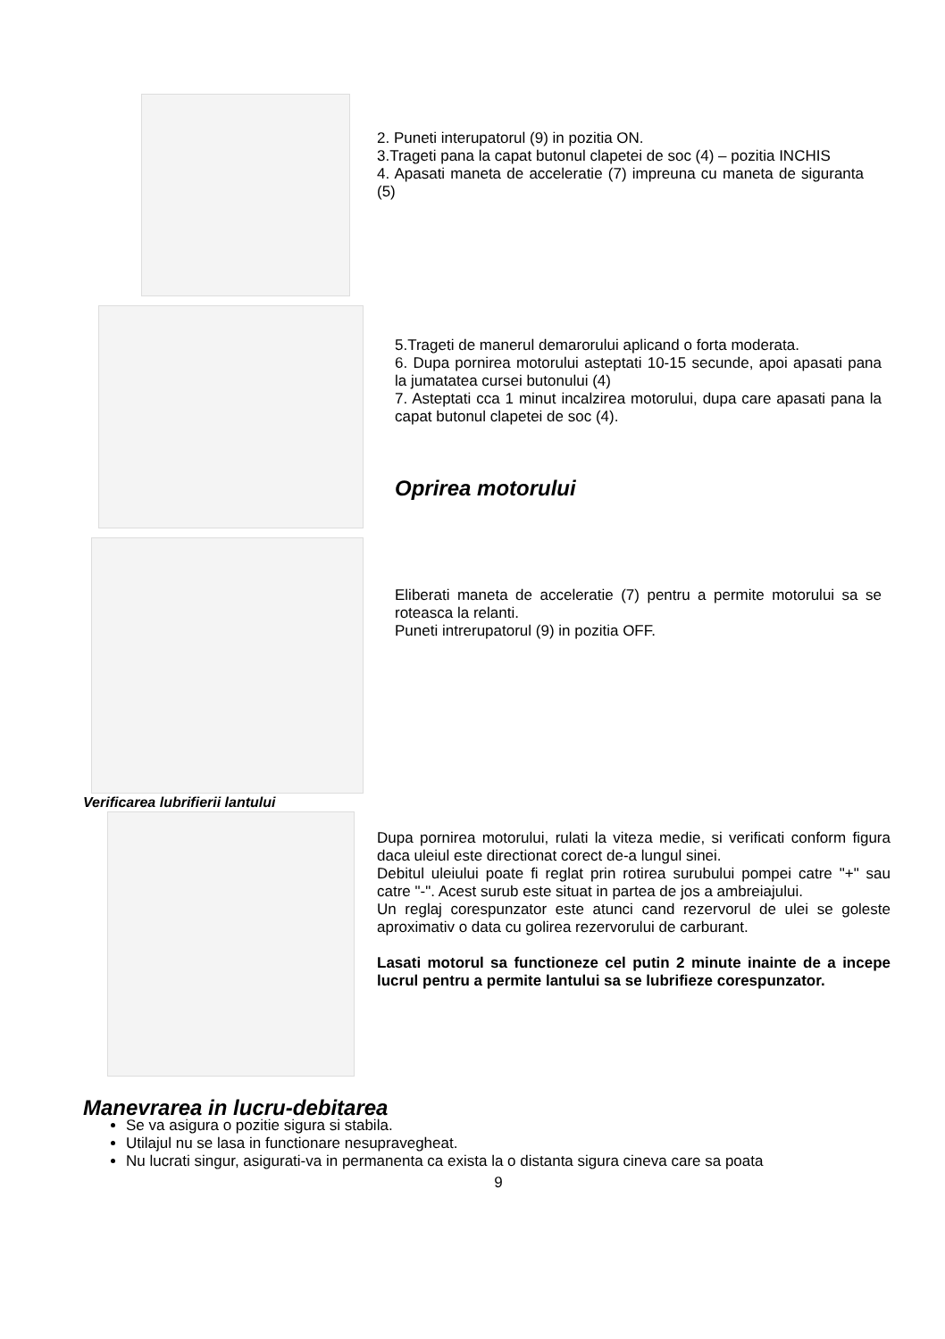2. Puneti interupatorul (9) in pozitia ON.
3.Trageti pana la capat butonul clapetei de soc (4) – pozitia INCHIS
4. Apasati maneta de acceleratie (7) impreuna cu maneta de siguranta (5)
5.Trageti de manerul demarorului aplicand o forta moderata.
6. Dupa pornirea motorului asteptati 10-15 secunde, apoi apasati pana la jumatatea cursei butonului (4)
7. Asteptati cca 1 minut incalzirea motorului, dupa care apasati pana la capat butonul clapetei de soc (4).
Oprirea motorului
Eliberati maneta de acceleratie (7) pentru a permite motorului sa se roteasca la relanti.
Puneti intrerupatorul (9) in pozitia OFF.
Verificarea lubrifierii lantului
Dupa pornirea motorului, rulati la viteza medie, si verificati conform figura daca uleiul este directionat corect de-a lungul sinei.
Debitul uleiului poate fi reglat prin rotirea surubului pompei catre "+" sau catre "-". Acest surub este situat in partea de jos a ambreiajului.
Un reglaj corespunzator este atunci cand rezervorul de ulei se goleste aproximativ o data cu golirea rezervorului de carburant.
Lasati motorul sa functioneze cel putin 2 minute inainte de a incepe lucrul pentru a permite lantului sa se lubrifieze corespunzator.
Manevrarea in lucru-debitarea
Se va asigura o pozitie sigura si stabila.
Utilajul nu se lasa in functionare nesupravegheat.
Nu lucrati singur, asigurati-va in permanenta ca exista la o distanta sigura cineva care sa poata
9